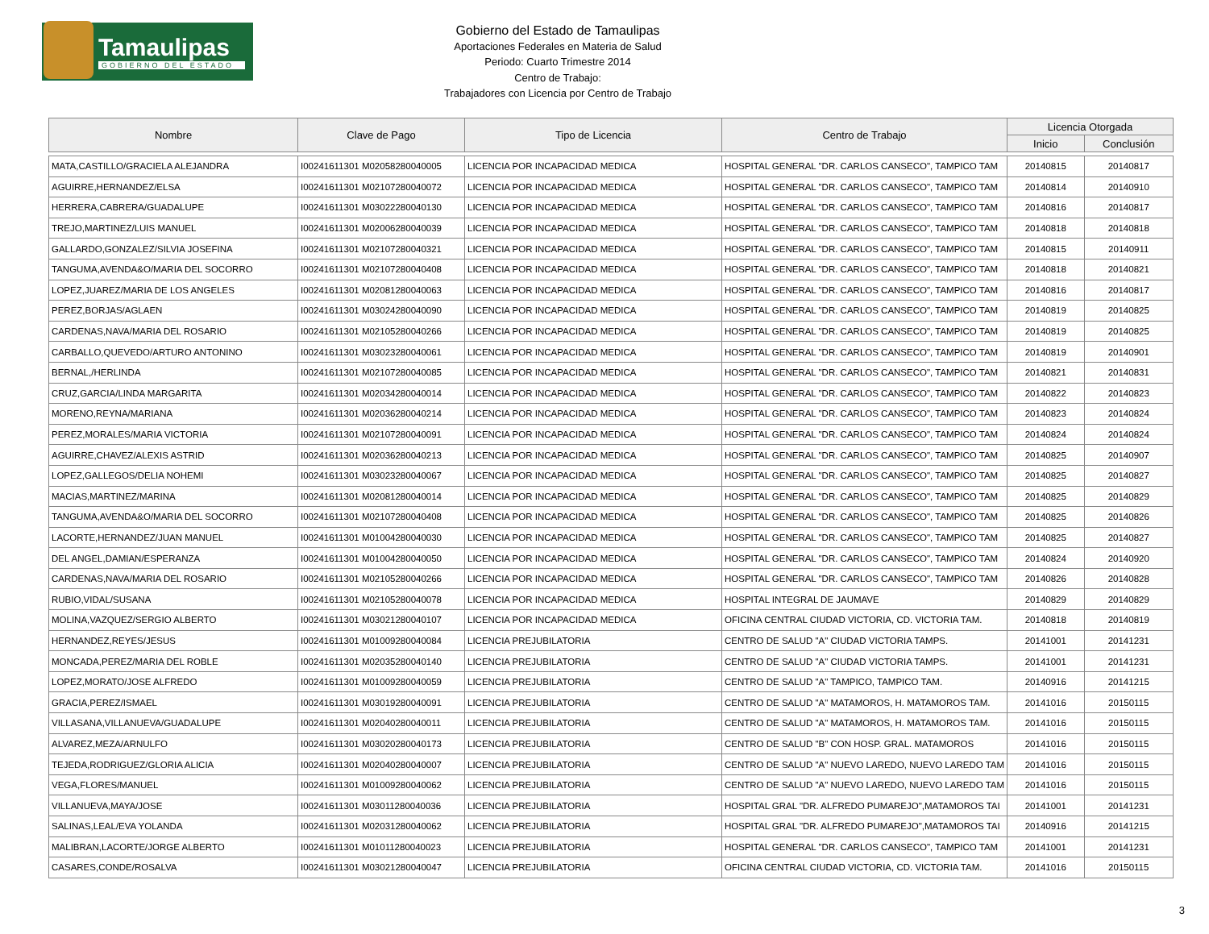Tamaulipas
GOBIERNO DEL ESTADO
Gobierno del Estado de Tamaulipas
Aportaciones Federales en Materia de Salud
Periodo: Cuarto Trimestre 2014
Centro de Trabajo:
Trabajadores con Licencia por Centro de Trabajo
| Nombre | Clave de Pago | Tipo de Licencia | Centro de Trabajo | Licencia Otorgada | |
| --- | --- | --- | --- | --- | --- |
| | | | | Inicio | Conclusión |
| MATA,CASTILLO/GRACIELA ALEJANDRA | I00241611301 M02058280040005 | LICENCIA POR INCAPACIDAD MEDICA | HOSPITAL GENERAL "DR. CARLOS CANSECO", TAMPICO TAM | 20140815 | 20140817 |
| AGUIRRE,HERNANDEZ/ELSA | I00241611301 M02107280040072 | LICENCIA POR INCAPACIDAD MEDICA | HOSPITAL GENERAL "DR. CARLOS CANSECO", TAMPICO TAM | 20140814 | 20140910 |
| HERRERA,CABRERA/GUADALUPE | I00241611301 M03022280040130 | LICENCIA POR INCAPACIDAD MEDICA | HOSPITAL GENERAL "DR. CARLOS CANSECO", TAMPICO TAM | 20140816 | 20140817 |
| TREJO,MARTINEZ/LUIS MANUEL | I00241611301 M02006280040039 | LICENCIA POR INCAPACIDAD MEDICA | HOSPITAL GENERAL "DR. CARLOS CANSECO", TAMPICO TAM | 20140818 | 20140818 |
| GALLARDO,GONZALEZ/SILVIA JOSEFINA | I00241611301 M02107280040321 | LICENCIA POR INCAPACIDAD MEDICA | HOSPITAL GENERAL "DR. CARLOS CANSECO", TAMPICO TAM | 20140815 | 20140911 |
| TANGUMA,AVENDA&O/MARIA DEL SOCORRO | I00241611301 M02107280040408 | LICENCIA POR INCAPACIDAD MEDICA | HOSPITAL GENERAL "DR. CARLOS CANSECO", TAMPICO TAM | 20140818 | 20140821 |
| LOPEZ,JUAREZ/MARIA DE LOS ANGELES | I00241611301 M02081280040063 | LICENCIA POR INCAPACIDAD MEDICA | HOSPITAL GENERAL "DR. CARLOS CANSECO", TAMPICO TAM | 20140816 | 20140817 |
| PEREZ,BORJAS/AGLAEN | I00241611301 M03024280040090 | LICENCIA POR INCAPACIDAD MEDICA | HOSPITAL GENERAL "DR. CARLOS CANSECO", TAMPICO TAM | 20140819 | 20140825 |
| CARDENAS,NAVA/MARIA DEL ROSARIO | I00241611301 M02105280040266 | LICENCIA POR INCAPACIDAD MEDICA | HOSPITAL GENERAL "DR. CARLOS CANSECO", TAMPICO TAM | 20140819 | 20140825 |
| CARBALLO,QUEVEDO/ARTURO ANTONINO | I00241611301 M03023280040061 | LICENCIA POR INCAPACIDAD MEDICA | HOSPITAL GENERAL "DR. CARLOS CANSECO", TAMPICO TAM | 20140819 | 20140901 |
| BERNAL,/HERLINDA | I00241611301 M02107280040085 | LICENCIA POR INCAPACIDAD MEDICA | HOSPITAL GENERAL "DR. CARLOS CANSECO", TAMPICO TAM | 20140821 | 20140831 |
| CRUZ,GARCIA/LINDA MARGARITA | I00241611301 M02034280040014 | LICENCIA POR INCAPACIDAD MEDICA | HOSPITAL GENERAL "DR. CARLOS CANSECO", TAMPICO TAM | 20140822 | 20140823 |
| MORENO,REYNA/MARIANA | I00241611301 M02036280040214 | LICENCIA POR INCAPACIDAD MEDICA | HOSPITAL GENERAL "DR. CARLOS CANSECO", TAMPICO TAM | 20140823 | 20140824 |
| PEREZ,MORALES/MARIA VICTORIA | I00241611301 M02107280040091 | LICENCIA POR INCAPACIDAD MEDICA | HOSPITAL GENERAL "DR. CARLOS CANSECO", TAMPICO TAM | 20140824 | 20140824 |
| AGUIRRE,CHAVEZ/ALEXIS ASTRID | I00241611301 M02036280040213 | LICENCIA POR INCAPACIDAD MEDICA | HOSPITAL GENERAL "DR. CARLOS CANSECO", TAMPICO TAM | 20140825 | 20140907 |
| LOPEZ,GALLEGOS/DELIA NOHEMI | I00241611301 M03023280040067 | LICENCIA POR INCAPACIDAD MEDICA | HOSPITAL GENERAL "DR. CARLOS CANSECO", TAMPICO TAM | 20140825 | 20140827 |
| MACIAS,MARTINEZ/MARINA | I00241611301 M02081280040014 | LICENCIA POR INCAPACIDAD MEDICA | HOSPITAL GENERAL "DR. CARLOS CANSECO", TAMPICO TAM | 20140825 | 20140829 |
| TANGUMA,AVENDA&O/MARIA DEL SOCORRO | I00241611301 M02107280040408 | LICENCIA POR INCAPACIDAD MEDICA | HOSPITAL GENERAL "DR. CARLOS CANSECO", TAMPICO TAM | 20140825 | 20140826 |
| LACORTE,HERNANDEZ/JUAN MANUEL | I00241611301 M01004280040030 | LICENCIA POR INCAPACIDAD MEDICA | HOSPITAL GENERAL "DR. CARLOS CANSECO", TAMPICO TAM | 20140825 | 20140827 |
| DEL ANGEL,DAMIAN/ESPERANZA | I00241611301 M01004280040050 | LICENCIA POR INCAPACIDAD MEDICA | HOSPITAL GENERAL "DR. CARLOS CANSECO", TAMPICO TAM | 20140824 | 20140920 |
| CARDENAS,NAVA/MARIA DEL ROSARIO | I00241611301 M02105280040266 | LICENCIA POR INCAPACIDAD MEDICA | HOSPITAL GENERAL "DR. CARLOS CANSECO", TAMPICO TAM | 20140826 | 20140828 |
| RUBIO,VIDAL/SUSANA | I00241611301 M02105280040078 | LICENCIA POR INCAPACIDAD MEDICA | HOSPITAL INTEGRAL DE JAUMAVE | 20140829 | 20140829 |
| MOLINA,VAZQUEZ/SERGIO ALBERTO | I00241611301 M03021280040107 | LICENCIA POR INCAPACIDAD MEDICA | OFICINA CENTRAL CIUDAD VICTORIA, CD. VICTORIA TAM. | 20140818 | 20140819 |
| HERNANDEZ,REYES/JESUS | I00241611301 M01009280040084 | LICENCIA PREJUBILATORIA | CENTRO DE SALUD "A" CIUDAD VICTORIA TAMPS. | 20141001 | 20141231 |
| MONCADA,PEREZ/MARIA DEL ROBLE | I00241611301 M02035280040140 | LICENCIA PREJUBILATORIA | CENTRO DE SALUD "A" CIUDAD VICTORIA TAMPS. | 20141001 | 20141231 |
| LOPEZ,MORATO/JOSE ALFREDO | I00241611301 M01009280040059 | LICENCIA PREJUBILATORIA | CENTRO DE SALUD "A" TAMPICO, TAMPICO TAM. | 20140916 | 20141215 |
| GRACIA,PEREZ/ISMAEL | I00241611301 M03019280040091 | LICENCIA PREJUBILATORIA | CENTRO DE SALUD "A" MATAMOROS, H. MATAMOROS TAM. | 20141016 | 20150115 |
| VILLASANA,VILLANUEVA/GUADALUPE | I00241611301 M02040280040011 | LICENCIA PREJUBILATORIA | CENTRO DE SALUD "A" MATAMOROS, H. MATAMOROS TAM. | 20141016 | 20150115 |
| ALVAREZ,MEZA/ARNULFO | I00241611301 M03020280040173 | LICENCIA PREJUBILATORIA | CENTRO DE SALUD "B" CON HOSP. GRAL. MATAMOROS | 20141016 | 20150115 |
| TEJEDA,RODRIGUEZ/GLORIA ALICIA | I00241611301 M02040280040007 | LICENCIA PREJUBILATORIA | CENTRO DE SALUD "A" NUEVO LAREDO, NUEVO LAREDO TAM | 20141016 | 20150115 |
| VEGA,FLORES/MANUEL | I00241611301 M01009280040062 | LICENCIA PREJUBILATORIA | CENTRO DE SALUD "A" NUEVO LAREDO, NUEVO LAREDO TAM | 20141016 | 20150115 |
| VILLANUEVA,MAYA/JOSE | I00241611301 M03011280040036 | LICENCIA PREJUBILATORIA | HOSPITAL GRAL "DR. ALFREDO PUMAREJO",MATAMOROS TAI | 20141001 | 20141231 |
| SALINAS,LEAL/EVA YOLANDA | I00241611301 M02031280040062 | LICENCIA PREJUBILATORIA | HOSPITAL GRAL "DR. ALFREDO PUMAREJO",MATAMOROS TAI | 20140916 | 20141215 |
| MALIBRAN,LACORTE/JORGE ALBERTO | I00241611301 M01011280040023 | LICENCIA PREJUBILATORIA | HOSPITAL GENERAL "DR. CARLOS CANSECO", TAMPICO TAM | 20141001 | 20141231 |
| CASARES,CONDE/ROSALVA | I00241611301 M03021280040047 | LICENCIA PREJUBILATORIA | OFICINA CENTRAL CIUDAD VICTORIA, CD. VICTORIA TAM. | 20141016 | 20150115 |
3